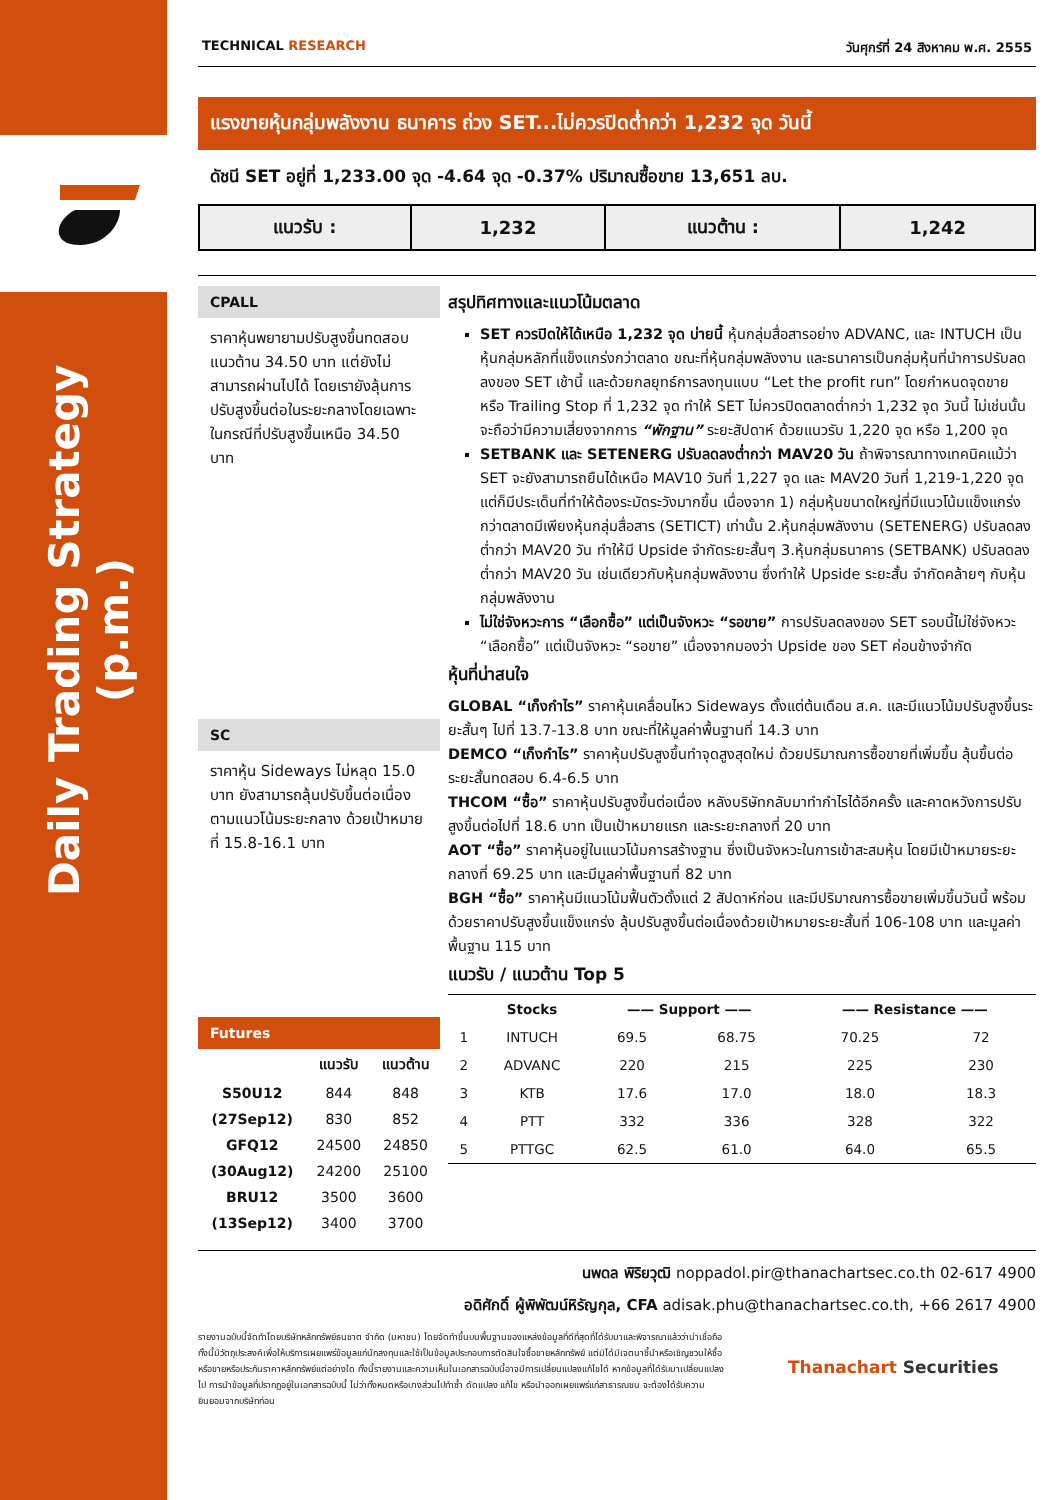Daily Trading Strategy (p.m.)
TECHNICAL RESEARCH วันศุกร์ที่ 24 สิงหาคม พ.ศ. 2555
แรงขายหุ้นกลุ่มพลังงาน ธนาคาร ถ่วง SET...ไม่ควรปิดต่ำกว่า 1,232 จุด วันนี้
ดัชนี SET อยู่ที่ 1,233.00 จุด -4.64 จุด -0.37% ปริมาณซื้อขาย 13,651 ลบ.
| แนวรับ : | 1,232 | แนวต้าน : | 1,242 |
CPALL
ราคาหุ้นพยายามปรับสูงขึ้นทดสอบแนวต้าน 34.50 บาท แต่ยังไม่สามารถผ่านไปได้ โดยเรายังลุ้นการปรับสูงขึ้นต่อในระยะกลางโดยเฉพาะในกรณีที่ปรับสูงขึ้นเหนือ 34.50 บาท
SC
ราคาหุ้น Sideways ไม่หลุด 15.0 บาท ยังสามารถลุ้นปรับขึ้นต่อเนื่องตามแนวโน้มระยะกลาง ด้วยเป้าหมายที่ 15.8-16.1 บาท
Futures
| | แนวรับ | แนวต้าน |
| --- | --- | --- |
| S50U12 | 844 | 848 |
| (27Sep12) | 830 | 852 |
| GFQ12 | 24500 | 24850 |
| (30Aug12) | 24200 | 25100 |
| BRU12 | 3500 | 3600 |
| (13Sep12) | 3400 | 3700 |
สรุปทิศทางและแนวโน้มตลาด
SET ควรปิดให้ได้เหนือ 1,232 จุด บ่ายนี้ หุ้นกลุ่มสื่อสารอย่าง ADVANC, และ INTUCH เป็นหุ้นกลุ่มหลักที่แข็งแกร่งกว่าตลาด ขณะที่หุ้นกลุ่มพลังงาน และธนาคารเป็นกลุ่มหุ้นที่นำการปรับลดลงของ SET เช้านี้ และด้วยกลยุทธ์การลงทุนแบบ “Let the profit run” โดยกำหนดจุดขาย หรือ Trailing Stop ที่ 1,232 จุด ทำให้ SET ไม่ควรปิดตลาดต่ำกว่า 1,232 จุด วันนี้ ไม่เช่นนั้นจะถือว่ามีความเสี่ยงจากการ “พักฐาน” ระยะสัปดาห์ ด้วยแนวรับ 1,220 จุด หรือ 1,200 จุด
SETBANK และ SETENERG ปรับลดลงต่ำกว่า MAV20 วัน ถ้าพิจารณาทางเทคนิคแม้ว่า SET จะยังสามารถยืนได้เหนือ MAV10 วันที่ 1,227 จุด และ MAV20 วันที่ 1,219-1,220 จุด แต่ก็มีประเด็นที่ทำให้ต้องระมัดระวังมากขึ้น เนื่องจาก 1) กลุ่มหุ้นขนาดใหญ่ที่มีแนวโน้มแข็งแกร่งกว่าตลาดมีเพียงหุ้นกลุ่มสื่อสาร (SETICT) เท่านั้น 2.หุ้นกลุ่มพลังงาน (SETENERG) ปรับลดลงต่ำกว่า MAV20 วัน ทำให้มี Upside จำกัดระยะสั้นๆ 3.หุ้นกลุ่มธนาคาร (SETBANK) ปรับลดลงต่ำกว่า MAV20 วัน เช่นเดียวกับหุ้นกลุ่มพลังงาน ซึ่งทำให้ Upside ระยะสั้น จำกัดคล้ายๆ กับหุ้นกลุ่มพลังงาน
ไม่ใช่จังหวะการ “เลือกซื้อ” แต่เป็นจังหวะ “รอขาย” การปรับลดลงของ SET รอบนี้ไม่ใช่จังหวะ “เลือกซื้อ” แต่เป็นจังหวะ “รอขาย” เนื่องจากมองว่า Upside ของ SET ค่อนข้างจำกัด
หุ้นที่น่าสนใจ
GLOBAL “เก็งกำไร” ราคาหุ้นเคลื่อนไหว Sideways ตั้งแต่ต้นเดือน ส.ค. และมีแนวโน้มปรับสูงขึ้นระยะสั้นๆ ไปที่ 13.7-13.8 บาท ขณะที่ให้มูลค่าพื้นฐานที่ 14.3 บาท
DEMCO “เก็งกำไร” ราคาหุ้นปรับสูงขึ้นทำจุดสูงสุดใหม่ ด้วยปริมาณการซื้อขายที่เพิ่มขึ้น ลุ้นขึ้นต่อระยะสั้นทดสอบ 6.4-6.5 บาท
THCOM “ซื้อ” ราคาหุ้นปรับสูงขึ้นต่อเนื่อง หลังบริษัทกลับมาทำกำไรได้อีกครั้ง และคาดหวังการปรับสูงขึ้นต่อไปที่ 18.6 บาท เป็นเป้าหมายแรก และระยะกลางที่ 20 บาท
AOT “ซื้อ” ราคาหุ้นอยู่ในแนวโน้มการสร้างฐาน ซึ่งเป็นจังหวะในการเข้าสะสมหุ้น โดยมีเป้าหมายระยะกลางที่ 69.25 บาท และมีมูลค่าพื้นฐานที่ 82 บาท
BGH “ซื้อ” ราคาหุ้นมีแนวโน้มฟื้นตัวตั้งแต่ 2 สัปดาห์ก่อน และมีปริมาณการซื้อขายเพิ่มขึ้นวันนี้ พร้อมด้วยราคาปรับสูงขึ้นแข็งแกร่ง ลุ้นปรับสูงขึ้นต่อเนื่องด้วยเป้าหมายระยะสั้นที่ 106-108 บาท และมูลค่าพื้นฐาน 115 บาท
แนวรับ / แนวต้าน Top 5
| | Stocks | —— Support —— | | —— Resistance —— | |
| --- | --- | --- | --- | --- | --- |
| 1 | INTUCH | 69.5 | 68.75 | 70.25 | 72 |
| 2 | ADVANC | 220 | 215 | 225 | 230 |
| 3 | KTB | 17.6 | 17.0 | 18.0 | 18.3 |
| 4 | PTT | 332 | 336 | 328 | 322 |
| 5 | PTTGC | 62.5 | 61.0 | 64.0 | 65.5 |
นพดล พิริยวุฒิ noppadol.pir@thanachartsec.co.th 02-617 4900
อดิศักดิ์ ผู้พิพัฒน์หิรัญกุล, CFA adisak.phu@thanachartsec.co.th, +66 2617 4900
รายงานฉบับนี้จัดทำโดยบริษัทหลักทรัพย์ธนชาต จำกัด (มหาชน) โดยจัดทำขึ้นบนพื้นฐานของแหล่งข้อมูลที่ดีที่สุดที่ได้รับมาและพิจารณาแล้วว่าน่าเชื่อถือ ทั้งนี้มีวัตถุประสงค์เพื่อให้บริการเผยแพร่ข้อมูลแก่นักลงทุนและใช้เป็นข้อมูลประกอบการตัดสินใจซื้อขายหลักทรัพย์ แต่มิได้มีเจตนาชี้นำหรือเชิญชวนให้ซื้อหรือขายหรือประกันราคาหลักทรัพย์แต่อย่างใด ทั้งนี้รายงานและความเห็นในเอกสารฉบับนี้อาจมีการเปลี่ยนแปลงแก้ไขได้ หากข้อมูลที่ได้รับมาเปลี่ยนแปลงไป การนำข้อมูลที่ปรากฏอยู่ในเอกสารฉบับนี้ ไม่ว่าทั้งหมดหรือบางส่วนไปทำซ้ำ ดัดแปลง แก้ไข หรือนำออกเผยแพร่แก่สาธารณชน จะต้องได้รับความยินยอมจากบริษัทก่อน
Thanachart Securities